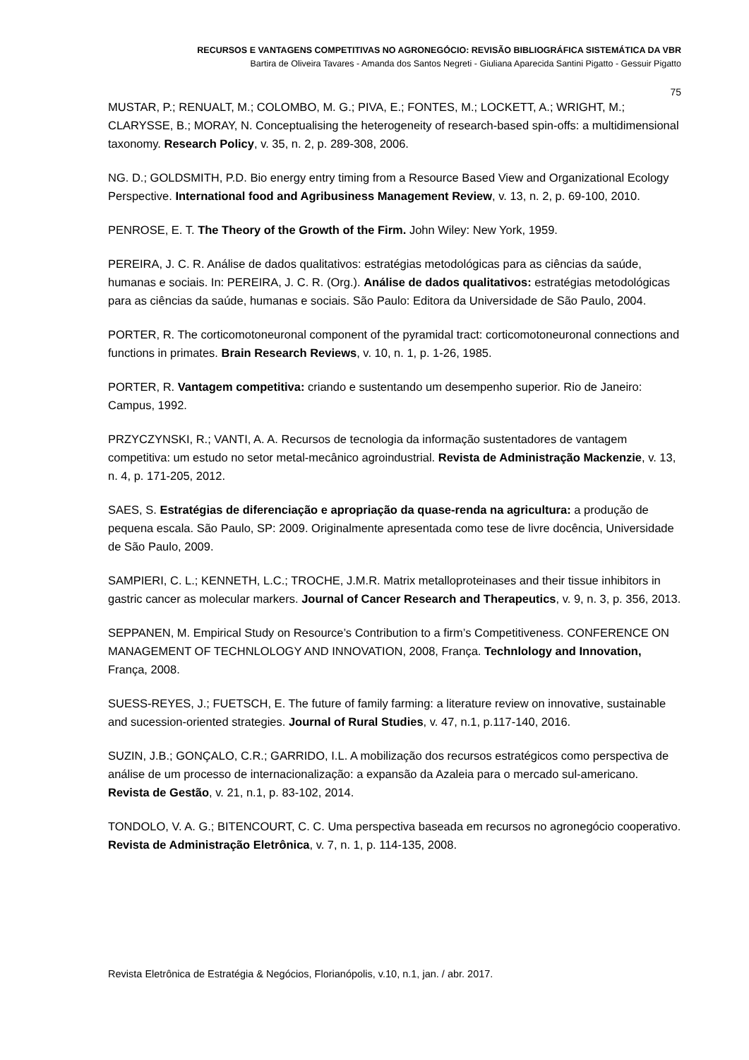RECURSOS E VANTAGENS COMPETITIVAS NO AGRONEGÓCIO: REVISÃO BIBLIOGRÁFICA SISTEMÁTICA DA VBR
Bartira de Oliveira Tavares - Amanda dos Santos Negreti - Giuliana Aparecida Santini Pigatto - Gessuir Pigatto
75
MUSTAR, P.; RENUALT, M.; COLOMBO, M. G.; PIVA, E.; FONTES, M.; LOCKETT, A.; WRIGHT, M.; CLARYSSE, B.; MORAY, N. Conceptualising the heterogeneity of research-based spin-offs: a multidimensional taxonomy. Research Policy, v. 35, n. 2, p. 289-308, 2006.
NG. D.; GOLDSMITH, P.D. Bio energy entry timing from a Resource Based View and Organizational Ecology Perspective. International food and Agribusiness Management Review, v. 13, n. 2, p. 69-100, 2010.
PENROSE, E. T. The Theory of the Growth of the Firm. John Wiley: New York, 1959.
PEREIRA, J. C. R. Análise de dados qualitativos: estratégias metodológicas para as ciências da saúde, humanas e sociais. In: PEREIRA, J. C. R. (Org.). Análise de dados qualitativos: estratégias metodológicas para as ciências da saúde, humanas e sociais. São Paulo: Editora da Universidade de São Paulo, 2004.
PORTER, R. The corticomotoneuronal component of the pyramidal tract: corticomotoneuronal connections and functions in primates. Brain Research Reviews, v. 10, n. 1, p. 1-26, 1985.
PORTER, R. Vantagem competitiva: criando e sustentando um desempenho superior. Rio de Janeiro: Campus, 1992.
PRZYCZYNSKI, R.; VANTI, A. A. Recursos de tecnologia da informação sustentadores de vantagem competitiva: um estudo no setor metal-mecânico agroindustrial. Revista de Administração Mackenzie, v. 13, n. 4, p. 171-205, 2012.
SAES, S. Estratégias de diferenciação e apropriação da quase-renda na agricultura: a produção de pequena escala. São Paulo, SP: 2009. Originalmente apresentada como tese de livre docência, Universidade de São Paulo, 2009.
SAMPIERI, C. L.; KENNETH, L.C.; TROCHE, J.M.R. Matrix metalloproteinases and their tissue inhibitors in gastric cancer as molecular markers. Journal of Cancer Research and Therapeutics, v. 9, n. 3, p. 356, 2013.
SEPPANEN, M. Empirical Study on Resource’s Contribution to a firm’s Competitiveness. CONFERENCE ON MANAGEMENT OF TECHNLOLOGY AND INNOVATION, 2008, França. Technlology and Innovation, França, 2008.
SUESS-REYES, J.; FUETSCH, E. The future of family farming: a literature review on innovative, sustainable and sucession-oriented strategies. Journal of Rural Studies, v. 47, n.1, p.117-140, 2016.
SUZIN, J.B.; GONÇALO, C.R.; GARRIDO, I.L. A mobilização dos recursos estratégicos como perspectiva de análise de um processo de internacionalização: a expansão da Azaleia para o mercado sul-americano. Revista de Gestão, v. 21, n.1, p. 83-102, 2014.
TONDOLO, V. A. G.; BITENCOURT, C. C. Uma perspectiva baseada em recursos no agronegócio cooperativo. Revista de Administração Eletrônica, v. 7, n. 1, p. 114-135, 2008.
Revista Eletrônica de Estratégia & Negócios, Florianópolis, v.10, n.1, jan. / abr. 2017.